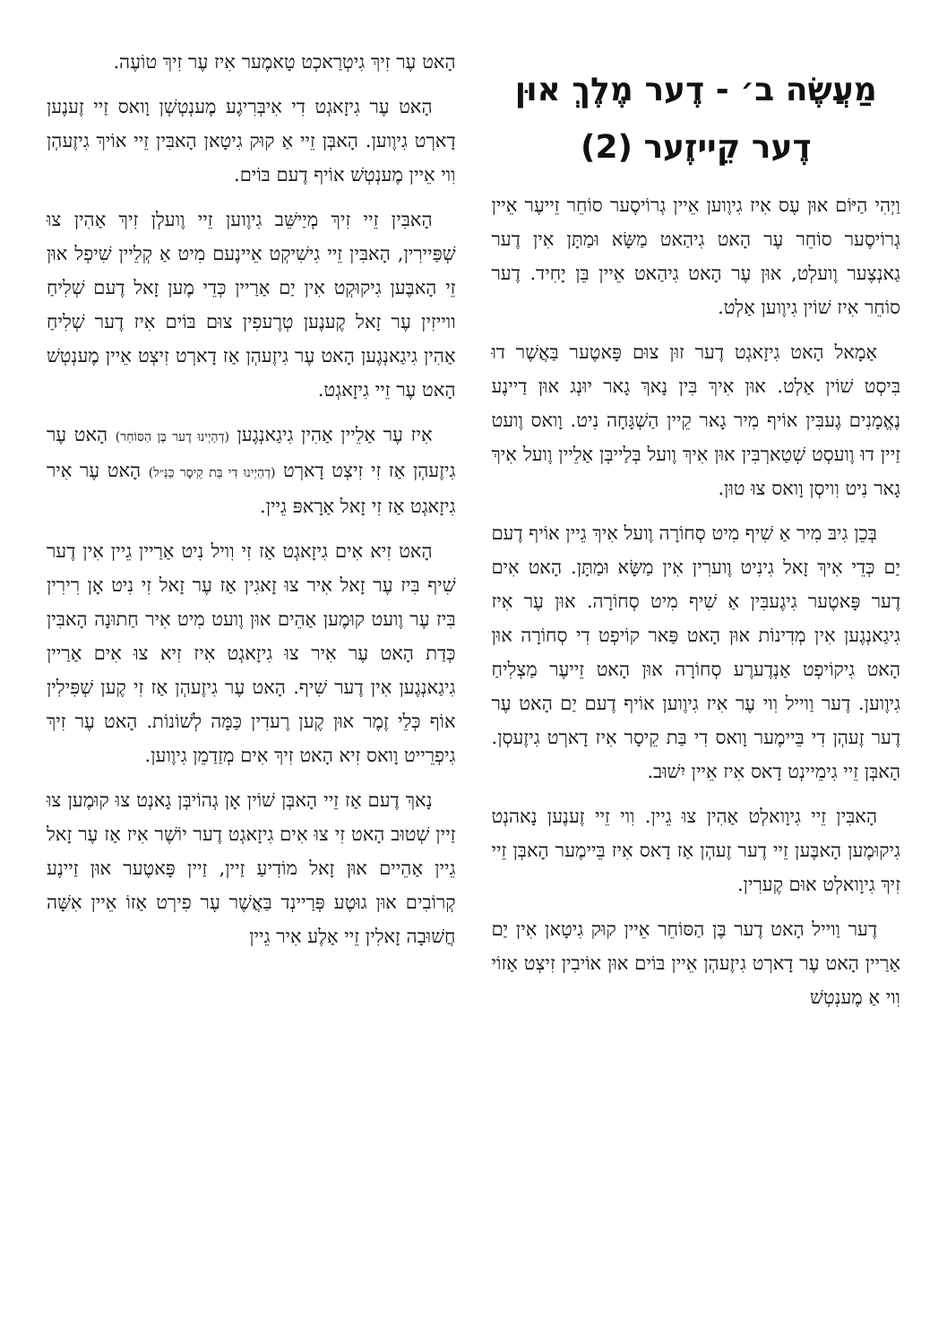מַעֲשֶׂה ב׳ - דֶער מֶלֶךְ אוּן דֶער קֵייזֶער (2)
וַיְהִי הַיּוֹם אוּן עֶס אִיז גִיוֶוען אֵיין גְרוֹיסֶער סוֹחֵר זֵייעֶר אֵיין גְרוֹיסֶער סוֹחֵר עֶר הָאט גִיהַאט מַשָּׂא וּמַתָּן אִין דֶער גַאנְצֶער וֶועלְט, אוּן עֶר הָאט גִיהַאט אֵיין בֵּן יָחִיד. דֶער סוֹחֵר אִיז שׁוֹין גִיוֶוען אַלְט.
אַמָאל הָאט גִיזָאגְט דֶער זוּן צוּם פָּאטֶער בַּאֲשֶׁר דוּ בִּיסְט שׁוֹין אַלְט. אוּן אִיךְ בִּין נָאךְ גָאר יוּנְג אוּן דַיינֶע נֶאֱמָנִים גֶעבִּין אוֹיף מִיר גָאר קֵיין הַשְׁגָּחָה נִיט. וָואס וֶועט זַיין דוּ וֶועסְט שְׁטַארְבִּין אוּן אִיךְ וֶועל בְּלַייבְּן אַלֵיין וֶועל אִיךְ גָאר נִיט וִויסְן וָואס צוּ טוּן.
בְּכֵן גִיבּ מִיר אַ שִׁיף מִיט סְחוֹרָה וֶועל אִיךְ גֵיין אוֹיף דֶעם יַם כְּדֵי אִיךְ זָאל גִינִיט וֶוערִין אִין מַשָּׂא וּמַתָּן. הָאט אִים דֶער פָּאטֶער גִיגֶעבִּין אַ שִׁיף מִיט סְחוֹרָה. אוּן עֶר אִיז גִיגַאנְגֶען אִין מְדִינוֹת אוּן הָאט פַּאר קוֹיפְט דִי סְחוֹרָה אוּן הָאט גִיקוֹיפְט אַנְדֶערֶע סְחוֹרָה אוּן הָאט זֵייעֶר מַצְלִיחַ גִיוֶוען. דֶער וַוייל וִוי עֶר אִיז גִיוֶוען אוֹיף דֶעם יַם הָאט עֶר דֶער זֶעהְן דִי בֵּיימֶער וָואס דִי בַּת קֵיסָר אִיז דָארְט גִיזֶעסְן. הָאבְּן זֵיי גִימֵיינְט דָאס אִיז אֵיין יִשׁוּב.
הָאבִּין זֵיי גִיוָואלְט אַהִין צוּ גֵיין. וִוי זֵיי זֶענֶען נָאהנְט גִיקוּמֶען הָאבֶּען זֵיי דֶער זֶעהְן אַז דָאס אִיז בֵּיימֶער הָאבְּן זֵיי זִיךְ גִיוָואלְט אוּם קֶערִין.
דֶער וַוייל הָאט דֶער בֶּן הַסּוֹחֵר אֵיין קוּק גִיטָאן אִין יַם אַרַיין הָאט עֶר דָארְט גִיזֶעהְן אֵיין בּוֹים אוּן אוֹיבִין זִיצְט אַזוֹי וִוי אַ מֶענְטְשׁ
הָאט עֶר זִיךְ גִיטְרַאכְט טָאמֶער אִיז עֶר זִיךְ טוֹעֶה.
הָאט עֶר גִיזָאגְט דִי אִיבְּרִיגֶע מֶענְטְשְׁן וָואס זַיי זֶענֶען דָארְט גִיוֶוען. הָאבְּן זֵיי אַ קוּק גִיטָאן הָאבִּין זֵיי אוֹיךְ גִיזֶעהְן וִוי אֵיין מֶענְטְשׁ אוֹיף דֶעם בּוֹים.
הָאבִּין זֵיי זִיךְ מְיַישֵּׁב גִיוֶוען זֵיי וֶועלְן זִיךְ אַהִין צוּ שְׁפַּיירִין, הָאבִּין זֵיי גִישִׁיקְט אֵיינֶעם מִיט אַ קְלֵיין שִׁיפְל אוּן זֵי הָאבֶּען גִיקוּקְט אִין יַם אַרַיין כְּדֵי מֶען זָאל דֶעם שְׁלִיחַ ווייזִין עֶר זָאל קֶענֶען טְרֶעפִין צוּם בּוֹים אִיז דֶער שְׁלִיחַ אַהִין גִיגַאנְגֶען הָאט עֶר גִיזֶעהְן אַז דָארְט זִיצְט אֵיין מֶענְטְשׁ הָאט עֶר זֵיי גִיזָאגְט.
אִיז עֶר אַלֵיין אַהִין גִיגַאנְגֶען (דְהַיְינוּ דֶער בֶּן הַסּוֹחֵר) הָאט עֶר גִיזֶעהְן אַז זִי זִיצְט דָארְט (דְהַיְינוּ דִי בַּת קֵיסָר כַּנַּ״ל) הָאט עֶר אִיר גִיזָאגְט אַז זִי זָאל אַרָאפּ גֵיין.
הָאט זִיא אִים גִיזָאגְט אַז זִי וִויל נִיט אַרַיין גֵיין אִין דֶער שִׁיף בִּיז עֶר זָאל אִיר צוּ זָאגִין אַז עֶר זָאל זִי נִיט אָן רִירִין בִּיז עֶר וֶועט קוּמֶען אַהֵים אוּן וֶועט מִיט אִיר חַתוּנָה הָאבִּין כְּדַת הָאט עֶר אִיר צוּ גִיזָאגְט אִיז זִיא צוּ אִים אַרַיין גִיגַאנְגֶען אִין דֶער שִׁיף. הָאט עֶר גִיזֶעהְן אַז זִי קֶען שְׁפִּילִין אוֹף כְּלֵי זֶמֶר אוּן קֶען רֶעדִין כַּמָּה לְשׁוֹנוֹת. הָאט עֶר זִיךְ גִיפְרֵייט וָואס זִיא הָאט זִיךְ אִים מְזַדַמֵן גִיוֶוען.
נָאךְ דֶעם אַז זֵיי הָאבְּן שׁוֹין אָן גְהוֹיבְּן גָאנְט צוּ קוּמֶען צוּ זַיין שְׁטוּב הָאט זִי צוּ אִים גִיזָאגְט דֶער יוֹשֶׁר אִיז אַז עֶר זָאל גֵיין אַהֵיים אוּן זָאל מוֹדִיעַ זַיין, זַיין פָּאטֶער אוּן זַיינֶע קְרוֹבִים אוּן גוּטֶע פְּרַיינְד בַּאֲשֶׁר עֶר פִירְט אַזוֹ אֵיין אִשָּׁה חֲשׁוּבָה זָאלִין זֵיי אַלֶע אִיר גֵיין